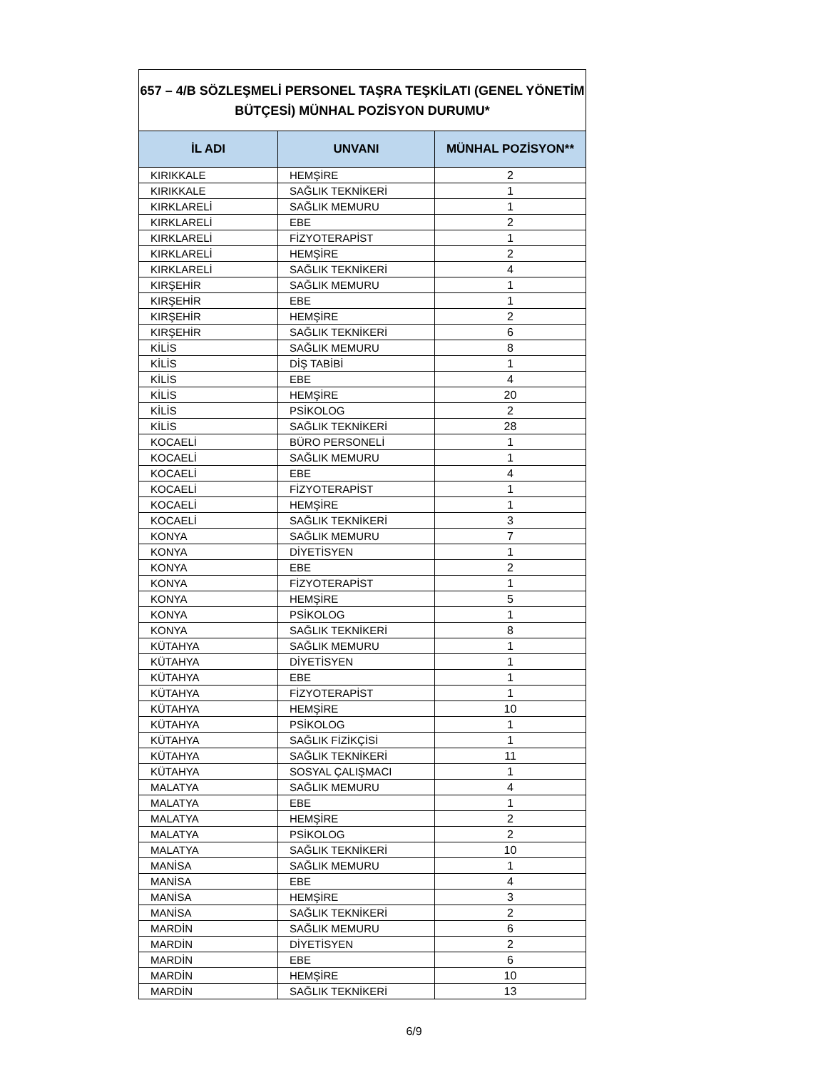| 657 – 4/B SÖZLEŞMELİ PERSONEL TAŞRA TEŞKİLATI (GENEL YÖNETİM BÜTÇESİ) MÜNHAL POZİSYON DURUMU* | | |
| İL ADI | UNVANI | MÜNHAL POZİSYON** |
| KIRIKKALE | HEMŞİRE | 2 |
| KIRIKKALE | SAĞLIK TEKNİKERİ | 1 |
| KIRKLARELİ | SAĞLIK MEMURU | 1 |
| KIRKLARELİ | EBE | 2 |
| KIRKLARELİ | FİZYOTERAPİST | 1 |
| KIRKLARELİ | HEMŞİRE | 2 |
| KIRKLARELİ | SAĞLIK TEKNİKERİ | 4 |
| KIRŞEHİR | SAĞLIK MEMURU | 1 |
| KIRŞEHİR | EBE | 1 |
| KIRŞEHİR | HEMŞİRE | 2 |
| KIRŞEHİR | SAĞLIK TEKNİKERİ | 6 |
| KİLİS | SAĞLIK MEMURU | 8 |
| KİLİS | DİŞ TABİBİ | 1 |
| KİLİS | EBE | 4 |
| KİLİS | HEMŞİRE | 20 |
| KİLİS | PSİKOLOG | 2 |
| KİLİS | SAĞLIK TEKNİKERİ | 28 |
| KOCAELİ | BÜRO PERSONELİ | 1 |
| KOCAELİ | SAĞLIK MEMURU | 1 |
| KOCAELİ | EBE | 4 |
| KOCAELİ | FİZYOTERAPİST | 1 |
| KOCAELİ | HEMŞİRE | 1 |
| KOCAELİ | SAĞLIK TEKNİKERİ | 3 |
| KONYA | SAĞLIK MEMURU | 7 |
| KONYA | DİYETİSYEN | 1 |
| KONYA | EBE | 2 |
| KONYA | FİZYOTERAPİST | 1 |
| KONYA | HEMŞİRE | 5 |
| KONYA | PSİKOLOG | 1 |
| KONYA | SAĞLIK TEKNİKERİ | 8 |
| KÜTAHYA | SAĞLIK MEMURU | 1 |
| KÜTAHYA | DİYETİSYEN | 1 |
| KÜTAHYA | EBE | 1 |
| KÜTAHYA | FİZYOTERAPİST | 1 |
| KÜTAHYA | HEMŞİRE | 10 |
| KÜTAHYA | PSİKOLOG | 1 |
| KÜTAHYA | SAĞLIK FİZİKÇİSİ | 1 |
| KÜTAHYA | SAĞLIK TEKNİKERİ | 11 |
| KÜTAHYA | SOSYAL ÇALIŞMACI | 1 |
| MALATYA | SAĞLIK MEMURU | 4 |
| MALATYA | EBE | 1 |
| MALATYA | HEMŞİRE | 2 |
| MALATYA | PSİKOLOG | 2 |
| MALATYA | SAĞLIK TEKNİKERİ | 10 |
| MANİSA | SAĞLIK MEMURU | 1 |
| MANİSA | EBE | 4 |
| MANİSA | HEMŞİRE | 3 |
| MANİSA | SAĞLIK TEKNİKERİ | 2 |
| MARDİN | SAĞLIK MEMURU | 6 |
| MARDİN | DİYETİSYEN | 2 |
| MARDİN | EBE | 6 |
| MARDİN | HEMŞİRE | 10 |
| MARDİN | SAĞLIK TEKNİKERİ | 13 |
6/9